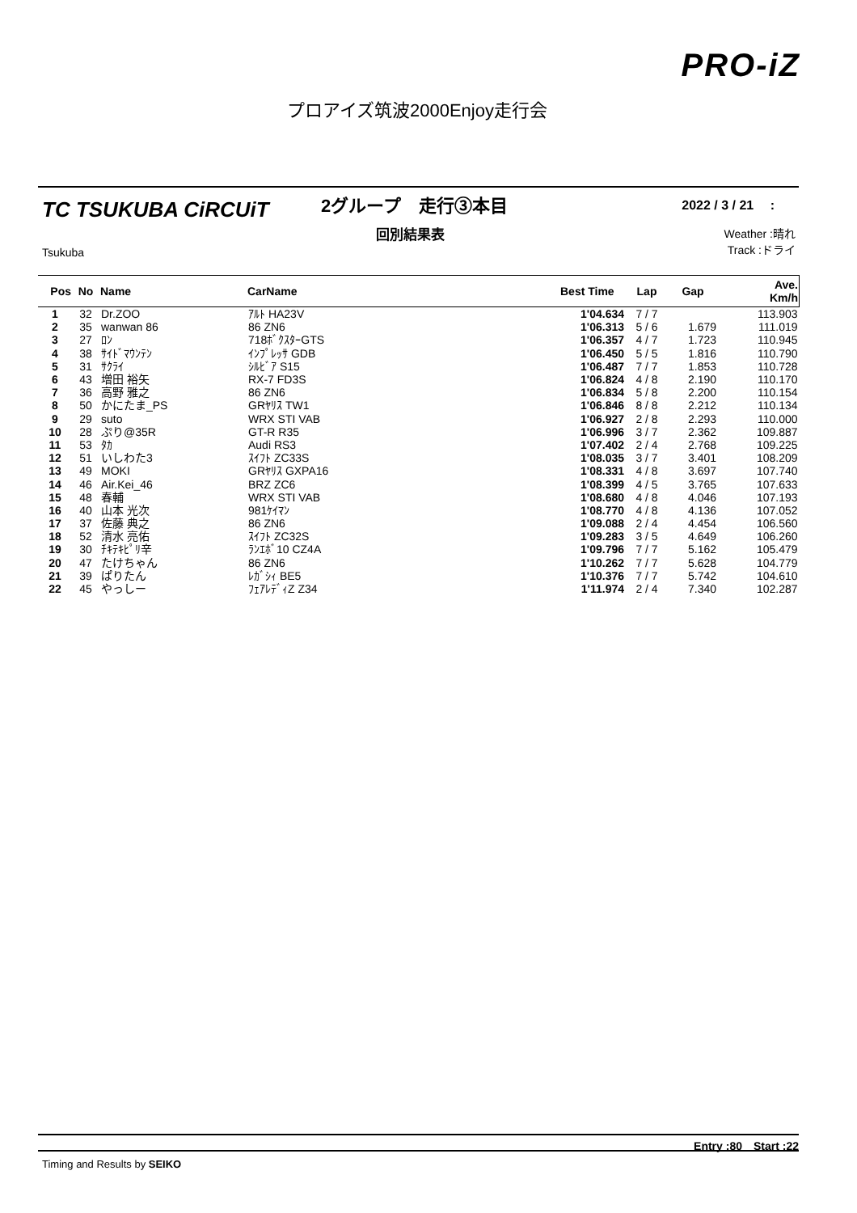PRO-iZ
プロアイズ筑波2000Enjoy走行会
TC TSUKUBA CiRCUiT
Tsukuba
2グループ　走行③本目
回別結果表
2022 / 3 / 21　 :
Weather :晴れ
Track :ドライ
| Pos | No | Name | CarName | Best Time | Lap | Gap | Ave. Km/h |
| --- | --- | --- | --- | --- | --- | --- | --- |
| 1 | 32 | Dr.ZOO | ｱﾙﾄ HA23V | 1'04.634 | 7 / 7 | | 113.903 |
| 2 | 35 | wanwan 86 | 86 ZN6 | 1'06.313 | 5 / 6 | 1.679 | 111.019 |
| 3 | 27 | ﾛﾝ | 718ﾎﾞｸｽﾀｰGTS | 1'06.357 | 4 / 7 | 1.723 | 110.945 |
| 4 | 38 | ｻｲﾄﾞﾏｳﾝﾃﾝ | ｲﾝﾌﾟﾚｯｻ GDB | 1'06.450 | 5 / 5 | 1.816 | 110.790 |
| 5 | 31 | ｻｸﾗｲ | ｼﾙﾋﾞｱ S15 | 1'06.487 | 7 / 7 | 1.853 | 110.728 |
| 6 | 43 | 増田 裕矢 | RX-7 FD3S | 1'06.824 | 4 / 8 | 2.190 | 110.170 |
| 7 | 36 | 高野 雅之 | 86 ZN6 | 1'06.834 | 5 / 8 | 2.200 | 110.154 |
| 8 | 50 | かにたま_PS | GRﾔﾘｽ TW1 | 1'06.846 | 8 / 8 | 2.212 | 110.134 |
| 9 | 29 | suto | WRX STI VAB | 1'06.927 | 2 / 8 | 2.293 | 110.000 |
| 10 | 28 | ぷり@35R | GT-R R35 | 1'06.996 | 3 / 7 | 2.362 | 109.887 |
| 11 | 53 | ﾀｶ | Audi RS3 | 1'07.402 | 2 / 4 | 2.768 | 109.225 |
| 12 | 51 | いしわた3 | ｽｲﾌﾄ ZC33S | 1'08.035 | 3 / 7 | 3.401 | 108.209 |
| 13 | 49 | MOKI | GRﾔﾘｽ GXPA16 | 1'08.331 | 4 / 8 | 3.697 | 107.740 |
| 14 | 46 | Air.Kei_46 | BRZ ZC6 | 1'08.399 | 4 / 5 | 3.765 | 107.633 |
| 15 | 48 | 春輔 | WRX STI VAB | 1'08.680 | 4 / 8 | 4.046 | 107.193 |
| 16 | 40 | 山本 光次 | 981ｹｲﾏﾝ | 1'08.770 | 4 / 8 | 4.136 | 107.052 |
| 17 | 37 | 佐藤 典之 | 86 ZN6 | 1'09.088 | 2 / 4 | 4.454 | 106.560 |
| 18 | 52 | 清水 亮佑 | ｽｲﾌﾄ ZC32S | 1'09.283 | 3 / 5 | 4.649 | 106.260 |
| 19 | 30 | ﾁｷﾃｷﾋﾟﾘ辛 | ﾗﾝｴﾎﾞ10 CZ4A | 1'09.796 | 7 / 7 | 5.162 | 105.479 |
| 20 | 47 | たけちゃん | 86 ZN6 | 1'10.262 | 7 / 7 | 5.628 | 104.779 |
| 21 | 39 | ぱりたん | ﾚｶﾞｼｨ BE5 | 1'10.376 | 7 / 7 | 5.742 | 104.610 |
| 22 | 45 | やっしー | ﾌｪｱﾚﾃﾞｨZ Z34 | 1'11.974 | 2 / 4 | 7.340 | 102.287 |
Entry :80　Start :22
Timing and Results by SEIKO